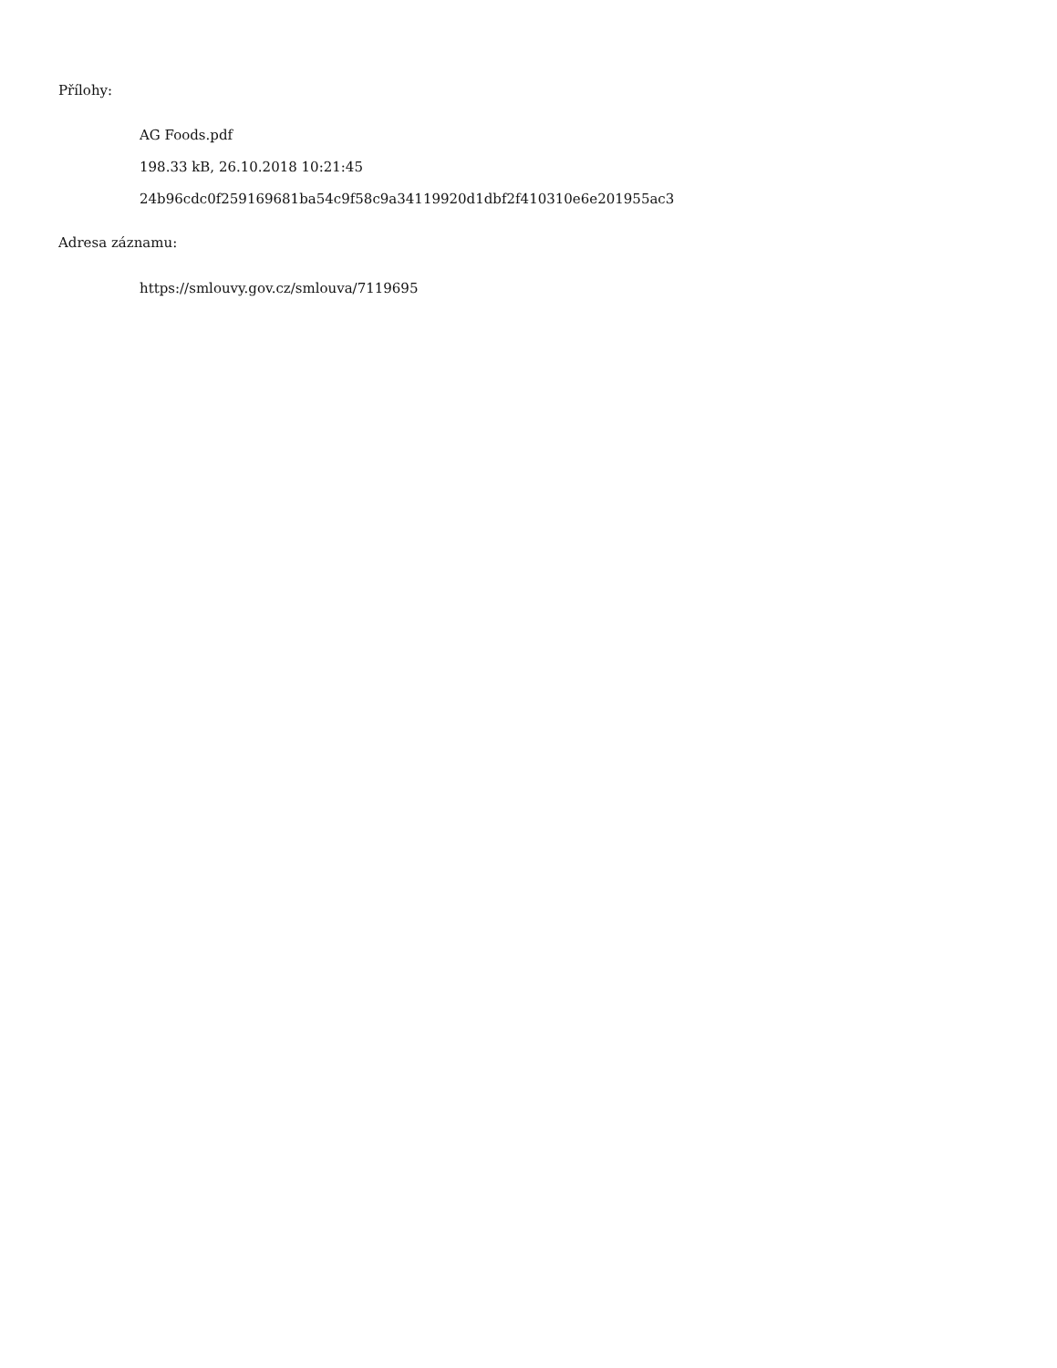Přílohy:
AG Foods.pdf
198.33 kB, 26.10.2018 10:21:45
24b96cdc0f259169681ba54c9f58c9a34119920d1dbf2f410310e6e201955ac3
Adresa záznamu:
https://smlouvy.gov.cz/smlouva/7119695